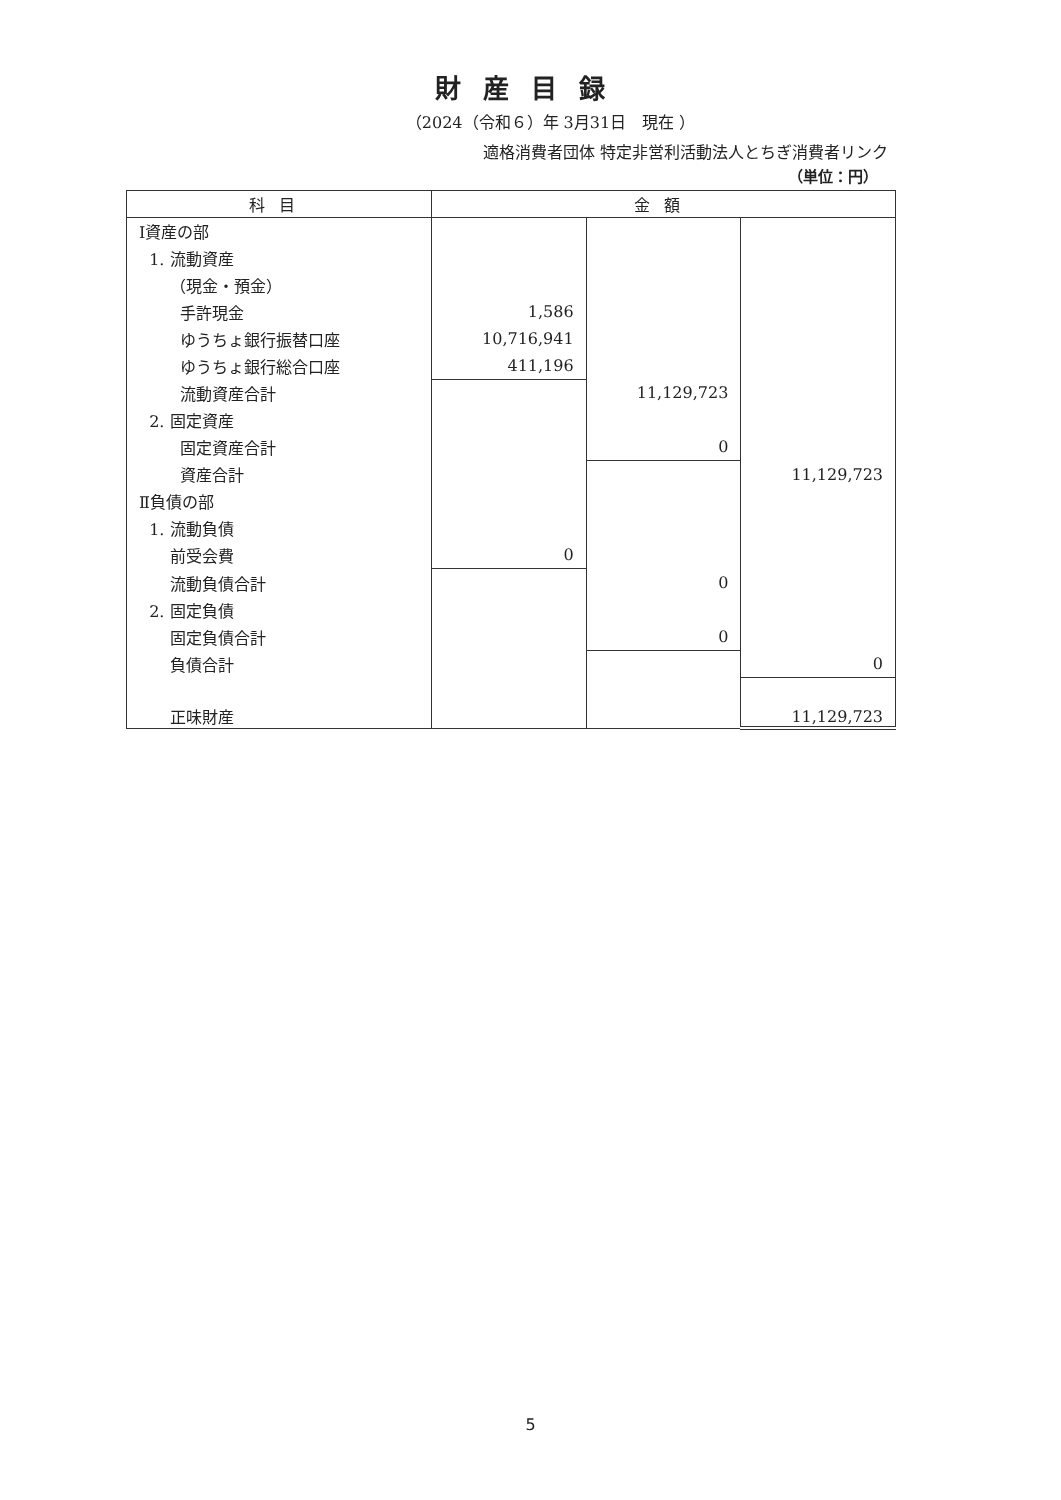財産目録
（2024（令和６）年 3月31日　現在 ）
適格消費者団体 特定非営利活動法人とちぎ消費者リンク
（単位：円）
| 科目 | 金額 | | |
| --- | --- | --- | --- |
| Ⅰ資産の部 | | | |
| 1. 流動資産 | | | |
| （現金・預金） | | | |
| 手許現金 | 1,586 | | |
| ゆうちょ銀行振替口座 | 10,716,941 | | |
| ゆうちょ銀行総合口座 | 411,196 | | |
| 流動資産合計 | | 11,129,723 | |
| 2. 固定資産 | | | |
| 固定資産合計 | | 0 | |
| 資産合計 | | | 11,129,723 |
| Ⅱ負債の部 | | | |
| 1. 流動負債 | | | |
| 前受会費 | 0 | | |
| 流動負債合計 | | 0 | |
| 2. 固定負債 | | | |
| 固定負債合計 | | 0 | |
| 負債合計 | | | 0 |
| 正味財産 | | | 11,129,723 |
5